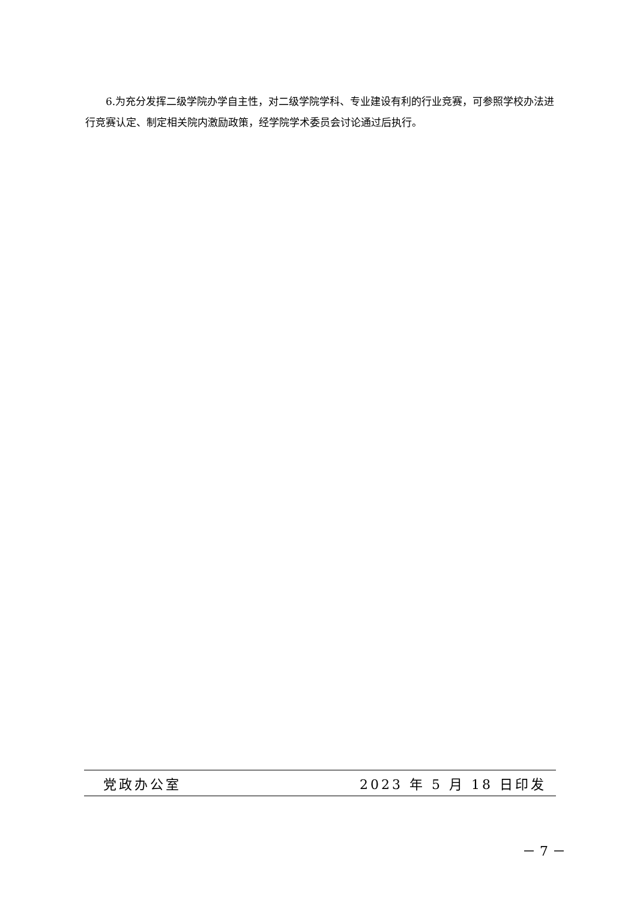6.为充分发挥二级学院办学自主性，对二级学院学科、专业建设有利的行业竞赛，可参照学校办法进行竞赛认定、制定相关院内激励政策，经学院学术委员会讨论通过后执行。
党政办公室 2023 年 5 月 18 日印发
－ 7 －